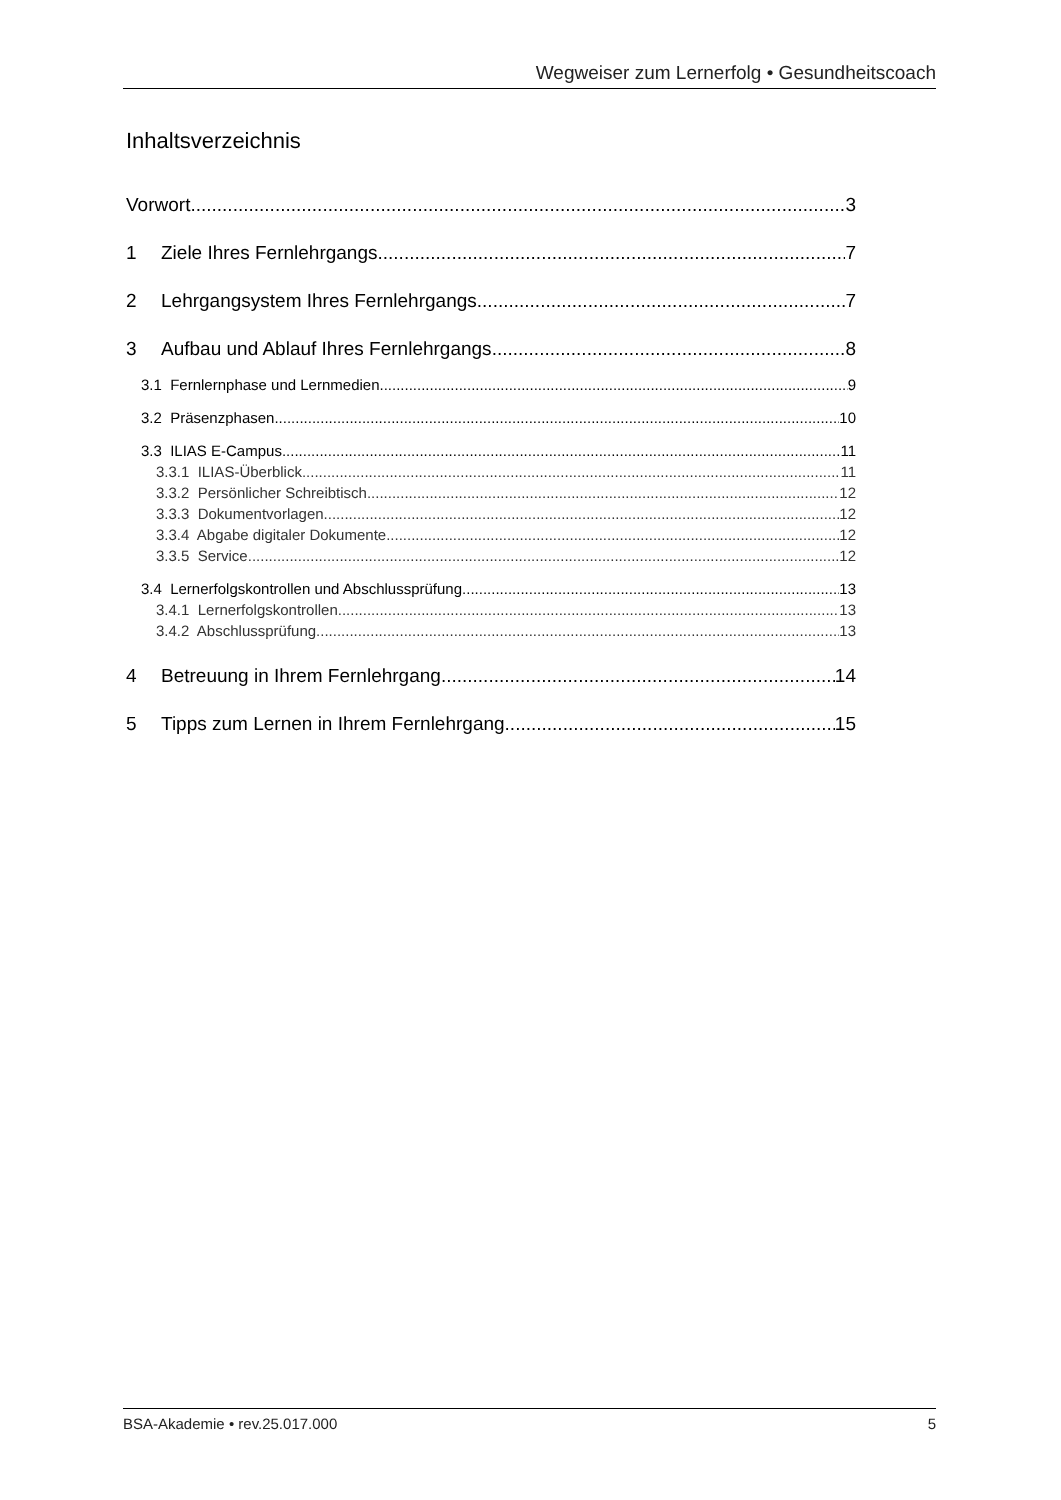Wegweiser zum Lernerfolg • Gesundheitscoach
Inhaltsverzeichnis
Vorwort 3
1 Ziele Ihres Fernlehrgangs 7
2 Lehrgangsystem Ihres Fernlehrgangs 7
3 Aufbau und Ablauf Ihres Fernlehrgangs 8
3.1 Fernlernphase und Lernmedien 9
3.2 Präsenzphasen 10
3.3 ILIAS E-Campus 11
3.3.1 ILIAS-Überblick 11
3.3.2 Persönlicher Schreibtisch 12
3.3.3 Dokumentvorlagen 12
3.3.4 Abgabe digitaler Dokumente 12
3.3.5 Service 12
3.4 Lernerfolgskontrollen und Abschlussprüfung 13
3.4.1 Lernerfolgskontrollen 13
3.4.2 Abschlussprüfung 13
4 Betreuung in Ihrem Fernlehrgang 14
5 Tipps zum Lernen in Ihrem Fernlehrgang 15
BSA-Akademie • rev.25.017.000 5